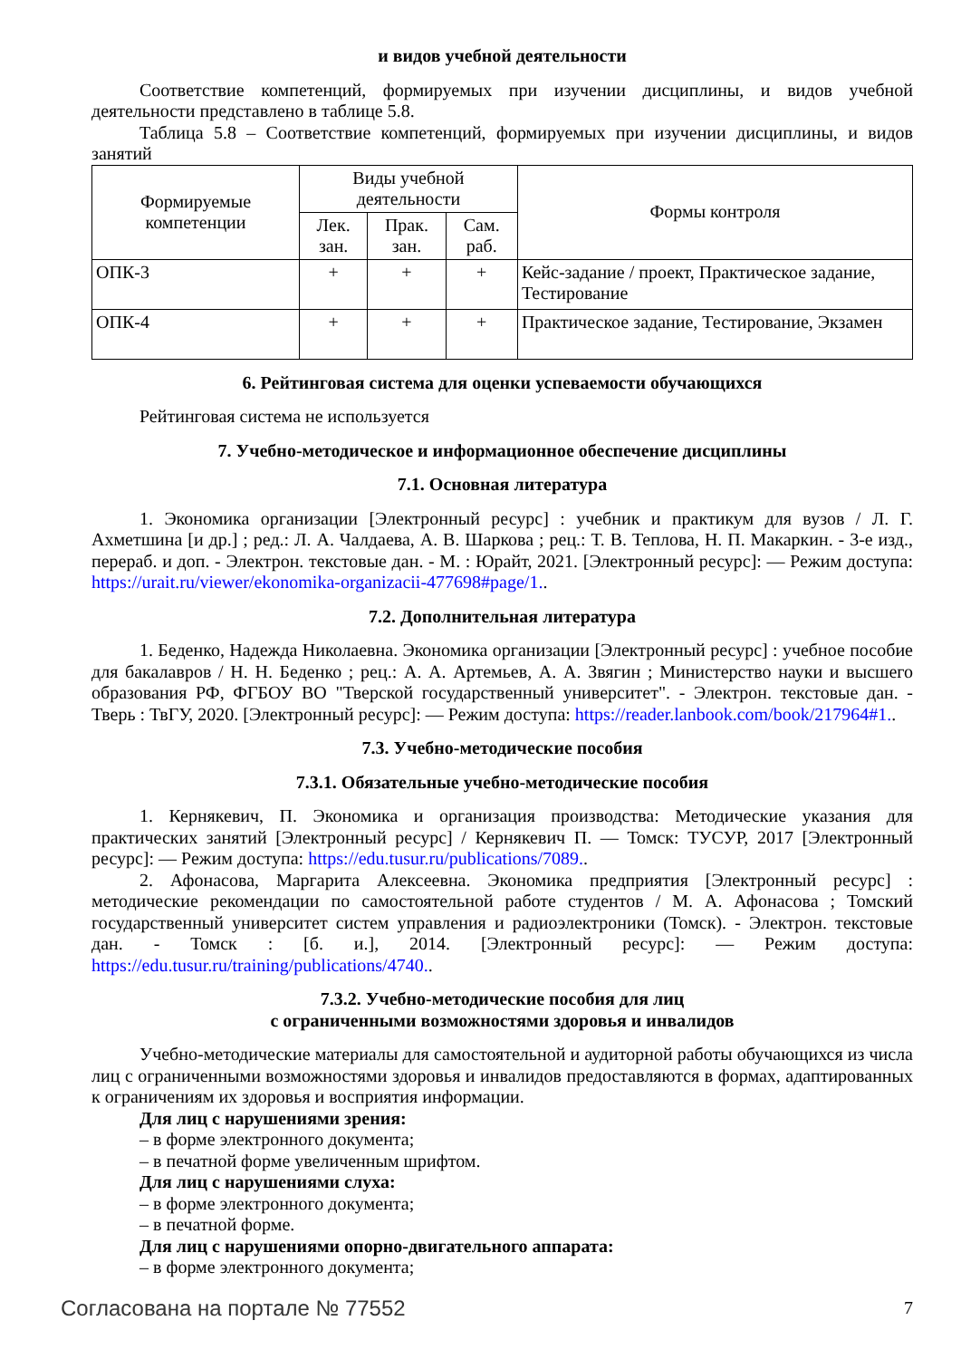и видов учебной деятельности
Соответствие компетенций, формируемых при изучении дисциплины, и видов учебной деятельности представлено в таблице 5.8.
Таблица 5.8 – Соответствие компетенций, формируемых при изучении дисциплины, и видов занятий
| Формируемые компетенции | Виды учебной деятельности | | | Формы контроля |
| --- | --- | --- | --- | --- |
| | Лек. зан. | Прак. зан. | Сам. раб. | |
| ОПК-3 | + | + | + | Кейс-задание / проект, Практическое задание, Тестирование |
| ОПК-4 | + | + | + | Практическое задание, Тестирование, Экзамен |
6. Рейтинговая система для оценки успеваемости обучающихся
Рейтинговая система не используется
7. Учебно-методическое и информационное обеспечение дисциплины
7.1. Основная литература
1. Экономика организации [Электронный ресурс] : учебник и практикум для вузов / Л. Г. Ахметшина [и др.] ; ред.: Л. А. Чалдаева, А. В. Шаркова ; рец.: Т. В. Теплова, Н. П. Макаркин. - 3-е изд., перераб. и доп. - Электрон. текстовые дан. - М. : Юрайт, 2021. [Электронный ресурс]: — Режим доступа: https://urait.ru/viewer/ekonomika-organizacii-477698#page/1..
7.2. Дополнительная литература
1. Беденко, Надежда Николаевна. Экономика организации [Электронный ресурс] : учебное пособие для бакалавров / Н. Н. Беденко ; рец.: А. А. Артемьев, А. А. Звягин ; Министерство науки и высшего образования РФ, ФГБОУ ВО "Тверской государственный университет". - Электрон. текстовые дан. - Тверь : ТвГУ, 2020. [Электронный ресурс]: — Режим доступа: https://reader.lanbook.com/book/217964#1..
7.3. Учебно-методические пособия
7.3.1. Обязательные учебно-методические пособия
1. Кернякевич, П. Экономика и организация производства: Методические указания для практических занятий [Электронный ресурс] / Кернякевич П. — Томск: ТУСУР, 2017 [Электронный ресурс]: — Режим доступа: https://edu.tusur.ru/publications/7089..
2. Афонасова, Маргарита Алексеевна. Экономика предприятия [Электронный ресурс] : методические рекомендации по самостоятельной работе студентов / М. А. Афонасова ; Томский государственный университет систем управления и радиоэлектроники (Томск). - Электрон. текстовые дан. - Томск : [б. и.], 2014. [Электронный ресурс]: — Режим доступа: https://edu.tusur.ru/training/publications/4740..
7.3.2. Учебно-методические пособия для лиц
с ограниченными возможностями здоровья и инвалидов
Учебно-методические материалы для самостоятельной и аудиторной работы обучающихся из числа лиц с ограниченными возможностями здоровья и инвалидов предоставляются в формах, адаптированных к ограничениям их здоровья и восприятия информации.
Для лиц с нарушениями зрения:
– в форме электронного документа;
– в печатной форме увеличенным шрифтом.
Для лиц с нарушениями слуха:
– в форме электронного документа;
– в печатной форме.
Для лиц с нарушениями опорно-двигательного аппарата:
– в форме электронного документа;
Согласована на портале № 77552 7